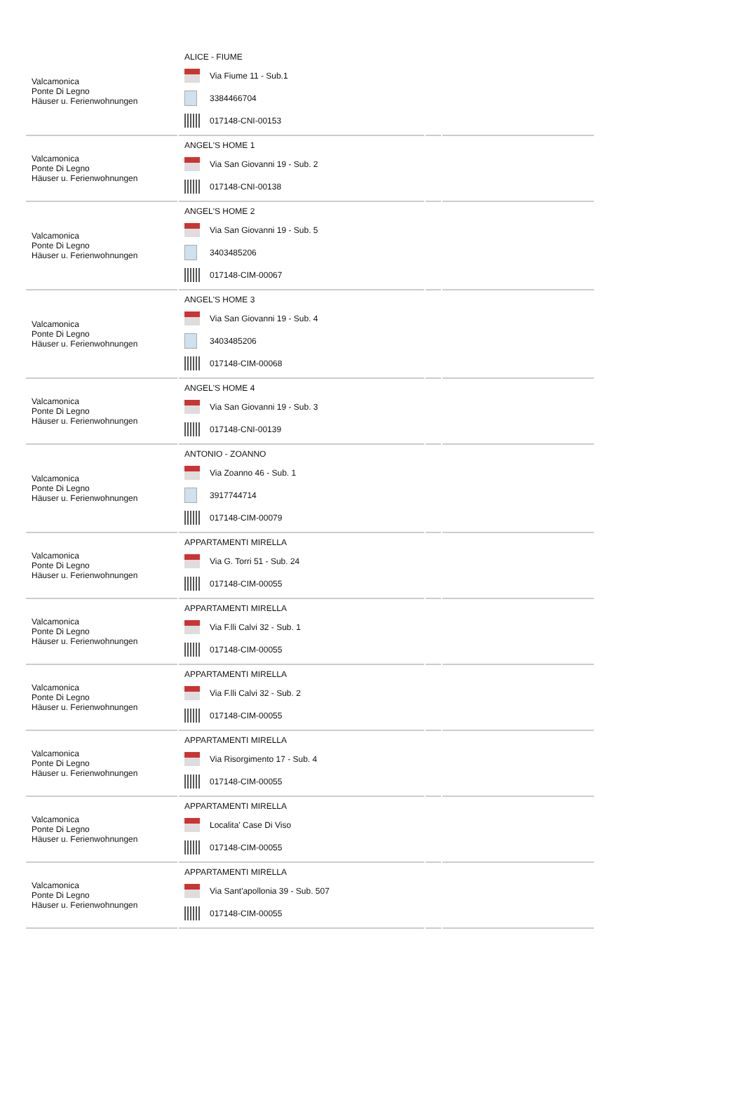| Valcamonica Ponte Di Legno Häuser u. Ferienwohnungen | ALICE - FIUME Via Fiume 11 - Sub.1 3384466704 017148-CNI-00153 | | |
| Valcamonica Ponte Di Legno Häuser u. Ferienwohnungen | ANGEL'S HOME 1 Via San Giovanni 19 - Sub. 2 017148-CNI-00138 | | |
| Valcamonica Ponte Di Legno Häuser u. Ferienwohnungen | ANGEL'S HOME 2 Via San Giovanni 19 - Sub. 5 3403485206 017148-CIM-00067 | | |
| Valcamonica Ponte Di Legno Häuser u. Ferienwohnungen | ANGEL'S HOME 3 Via San Giovanni 19 - Sub. 4 3403485206 017148-CIM-00068 | | |
| Valcamonica Ponte Di Legno Häuser u. Ferienwohnungen | ANGEL'S HOME 4 Via San Giovanni 19 - Sub. 3 017148-CNI-00139 | | |
| Valcamonica Ponte Di Legno Häuser u. Ferienwohnungen | ANTONIO - ZOANNO Via Zoanno 46 - Sub. 1 3917744714 017148-CIM-00079 | | |
| Valcamonica Ponte Di Legno Häuser u. Ferienwohnungen | APPARTAMENTI MIRELLA Via G. Torri 51 - Sub. 24 017148-CIM-00055 | | |
| Valcamonica Ponte Di Legno Häuser u. Ferienwohnungen | APPARTAMENTI MIRELLA Via F.lli Calvi 32 - Sub. 1 017148-CIM-00055 | | |
| Valcamonica Ponte Di Legno Häuser u. Ferienwohnungen | APPARTAMENTI MIRELLA Via F.lli Calvi 32 - Sub. 2 017148-CIM-00055 | | |
| Valcamonica Ponte Di Legno Häuser u. Ferienwohnungen | APPARTAMENTI MIRELLA Via Risorgimento 17 - Sub. 4 017148-CIM-00055 | | |
| Valcamonica Ponte Di Legno Häuser u. Ferienwohnungen | APPARTAMENTI MIRELLA Localita' Case Di Viso 017148-CIM-00055 | | |
| Valcamonica Ponte Di Legno Häuser u. Ferienwohnungen | APPARTAMENTI MIRELLA Via Sant'apollonia 39 - Sub. 507 017148-CIM-00055 | | |